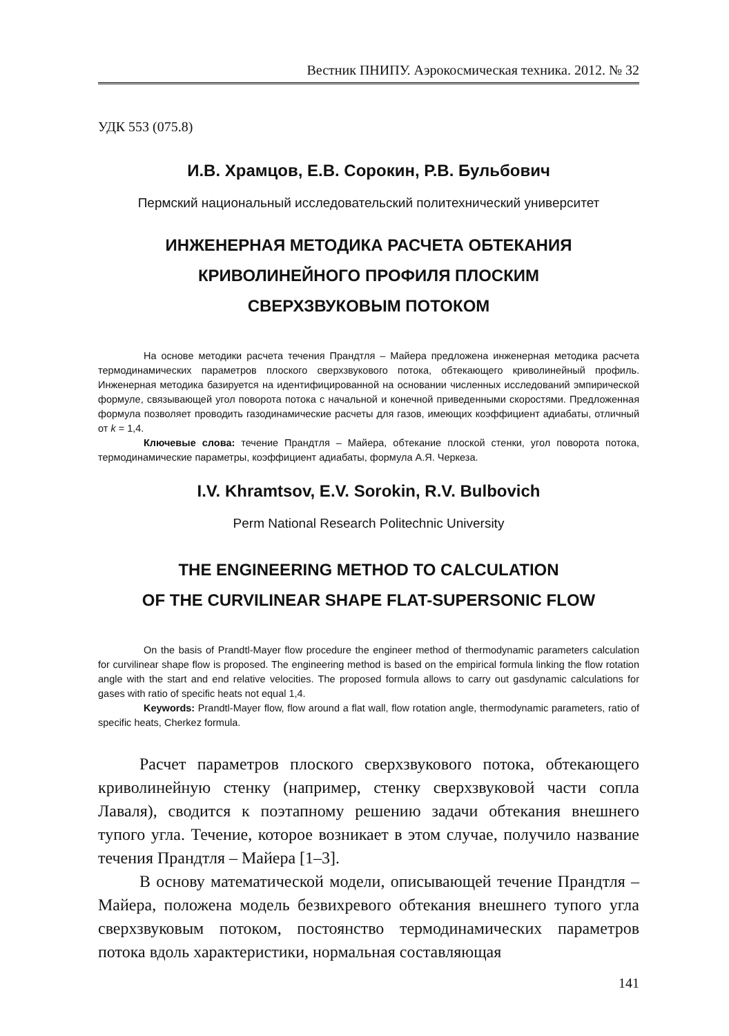Вестник ПНИПУ. Аэрокосмическая техника. 2012. № 32
УДК 553 (075.8)
И.В. Храмцов, Е.В. Сорокин, Р.В. Бульбович
Пермский национальный исследовательский политехнический университет
ИНЖЕНЕРНАЯ МЕТОДИКА РАСЧЕТА ОБТЕКАНИЯ
КРИВОЛИНЕЙНОГО ПРОФИЛЯ ПЛОСКИМ
СВЕРХЗВУКОВЫМ ПОТОКОМ
На основе методики расчета течения Прандтля – Майера предложена инженерная методика расчета термодинамических параметров плоского сверхзвукового потока, обтекающего криволинейный профиль. Инженерная методика базируется на идентифицированной на основании численных исследований эмпирической формуле, связывающей угол поворота потока с начальной и конечной приведенными скоростями. Предложенная формула позволяет проводить газодинамические расчеты для газов, имеющих коэффициент адиабаты, отличный от k = 1,4.
Ключевые слова: течение Прандтля – Майера, обтекание плоской стенки, угол поворота потока, термодинамические параметры, коэффициент адиабаты, формула А.Я. Черкеза.
I.V. Khramtsov, E.V. Sorokin, R.V. Bulbovich
Perm National Research Politechnic University
THE ENGINEERING METHOD TO CALCULATION
OF THE CURVILINEAR SHAPE FLAT-SUPERSONIC FLOW
On the basis of Prandtl-Mayer flow procedure the engineer method of thermodynamic parameters calculation for curvilinear shape flow is proposed. The engineering method is based on the empirical formula linking the flow rotation angle with the start and end relative velocities. The proposed formula allows to carry out gasdynamic calculations for gases with ratio of specific heats not equal 1,4.
Keywords: Prandtl-Mayer flow, flow around a flat wall, flow rotation angle, thermodynamic parameters, ratio of specific heats, Cherkez formula.
Расчет параметров плоского сверхзвукового потока, обтекающего криволинейную стенку (например, стенку сверхзвуковой части сопла Лаваля), сводится к поэтапному решению задачи обтекания внешнего тупого угла. Течение, которое возникает в этом случае, получило название течения Прандтля – Майера [1–3].
В основу математической модели, описывающей течение Прандтля – Майера, положена модель безвихревого обтекания внешнего тупого угла сверхзвуковым потоком, постоянство термодинамических параметров потока вдоль характеристики, нормальная составляющая
141